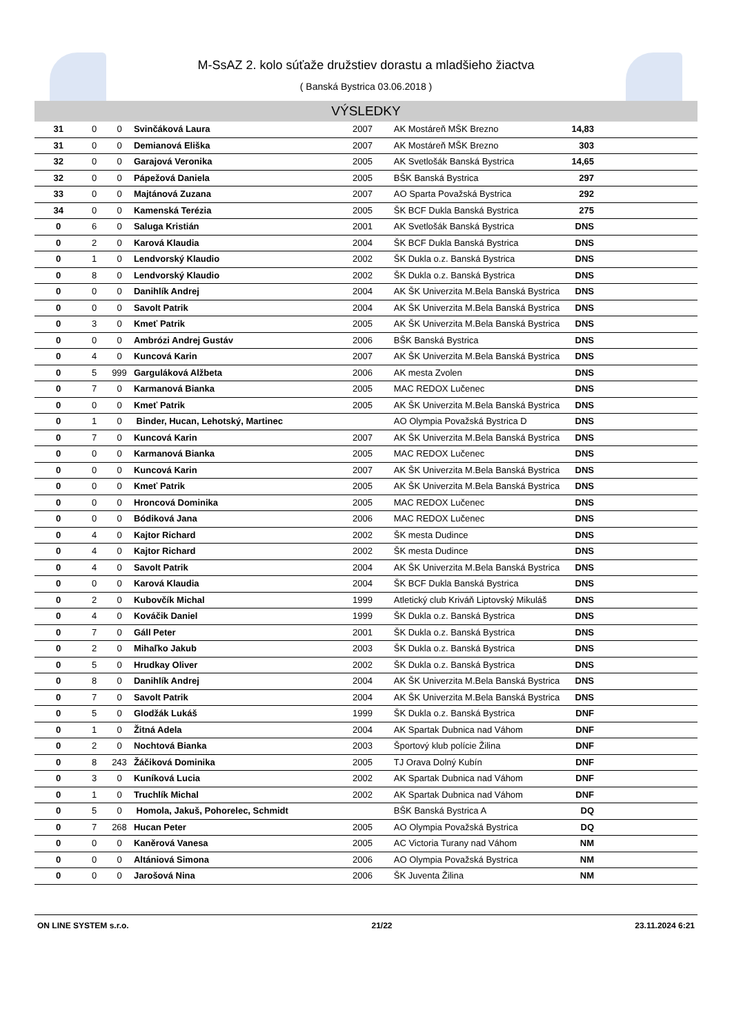M-SsAZ 2. kolo súťaže družstiev dorastu a mladšieho žiactva
( Banská Bystrica 03.06.2018 )
VÝSLEDKY
| 31 | 0 | 0 | Svinčáková Laura | 2007 | AK Mostáreň MŠK Brezno | 14,83 |
| 31 | 0 | 0 | Demianová Eliška | 2007 | AK Mostáreň MŠK Brezno | 303 |
| 32 | 0 | 0 | Garajová Veronika | 2005 | AK Svetlošák Banská Bystrica | 14,65 |
| 32 | 0 | 0 | Pápežová Daniela | 2005 | BŠK Banská Bystrica | 297 |
| 33 | 0 | 0 | Majtánová Zuzana | 2007 | AO Sparta Považská Bystrica | 292 |
| 34 | 0 | 0 | Kamenská Terézia | 2005 | ŠK BCF Dukla Banská Bystrica | 275 |
| 0 | 6 | 0 | Saluga Kristián | 2001 | AK Svetlošák Banská Bystrica | DNS |
| 0 | 2 | 0 | Karová Klaudia | 2004 | ŠK BCF Dukla Banská Bystrica | DNS |
| 0 | 1 | 0 | Lendvorský Klaudio | 2002 | ŠK Dukla o.z. Banská Bystrica | DNS |
| 0 | 8 | 0 | Lendvorský Klaudio | 2002 | ŠK Dukla o.z. Banská Bystrica | DNS |
| 0 | 0 | 0 | Danihlík Andrej | 2004 | AK ŠK Univerzita M.Bela Banská Bystrica | DNS |
| 0 | 0 | 0 | Savolt Patrik | 2004 | AK ŠK Univerzita M.Bela Banská Bystrica | DNS |
| 0 | 3 | 0 | Kmeť Patrik | 2005 | AK ŠK Univerzita M.Bela Banská Bystrica | DNS |
| 0 | 0 | 0 | Ambrózi Andrej Gustáv | 2006 | BŠK Banská Bystrica | DNS |
| 0 | 4 | 0 | Kuncová Karin | 2007 | AK ŠK Univerzita M.Bela Banská Bystrica | DNS |
| 0 | 5 | 999 | Garguláková Alžbeta | 2006 | AK mesta Zvolen | DNS |
| 0 | 7 | 0 | Karmanová Bianka | 2005 | MAC REDOX Lučenec | DNS |
| 0 | 0 | 0 | Kmeť Patrik | 2005 | AK ŠK Univerzita M.Bela Banská Bystrica | DNS |
| 0 | 1 | 0 | Binder, Hucan, Lehotský, Martinec | | AO Olympia Považská Bystrica D | DNS |
| 0 | 7 | 0 | Kuncová Karin | 2007 | AK ŠK Univerzita M.Bela Banská Bystrica | DNS |
| 0 | 0 | 0 | Karmanová Bianka | 2005 | MAC REDOX Lučenec | DNS |
| 0 | 0 | 0 | Kuncová Karin | 2007 | AK ŠK Univerzita M.Bela Banská Bystrica | DNS |
| 0 | 0 | 0 | Kmeť Patrik | 2005 | AK ŠK Univerzita M.Bela Banská Bystrica | DNS |
| 0 | 0 | 0 | Hroncová Dominika | 2005 | MAC REDOX Lučenec | DNS |
| 0 | 0 | 0 | Bódiková Jana | 2006 | MAC REDOX Lučenec | DNS |
| 0 | 4 | 0 | Kajtor Richard | 2002 | ŠK mesta Dudince | DNS |
| 0 | 4 | 0 | Kajtor Richard | 2002 | ŠK mesta Dudince | DNS |
| 0 | 4 | 0 | Savolt Patrik | 2004 | AK ŠK Univerzita M.Bela Banská Bystrica | DNS |
| 0 | 0 | 0 | Karová Klaudia | 2004 | ŠK BCF Dukla Banská Bystrica | DNS |
| 0 | 2 | 0 | Kubovčík Michal | 1999 | Atletický club Kriváň Liptovský Mikuláš | DNS |
| 0 | 4 | 0 | Kováčik Daniel | 1999 | ŠK Dukla o.z. Banská Bystrica | DNS |
| 0 | 7 | 0 | Gáll Peter | 2001 | ŠK Dukla o.z. Banská Bystrica | DNS |
| 0 | 2 | 0 | Mihaľko Jakub | 2003 | ŠK Dukla o.z. Banská Bystrica | DNS |
| 0 | 5 | 0 | Hrudkay Oliver | 2002 | ŠK Dukla o.z. Banská Bystrica | DNS |
| 0 | 8 | 0 | Danihlík Andrej | 2004 | AK ŠK Univerzita M.Bela Banská Bystrica | DNS |
| 0 | 7 | 0 | Savolt Patrik | 2004 | AK ŠK Univerzita M.Bela Banská Bystrica | DNS |
| 0 | 5 | 0 | Glodžák Lukáš | 1999 | ŠK Dukla o.z. Banská Bystrica | DNF |
| 0 | 1 | 0 | Žitná Adela | 2004 | AK Spartak Dubnica nad Váhom | DNF |
| 0 | 2 | 0 | Nochtová Bianka | 2003 | Športový klub polície Žilina | DNF |
| 0 | 8 | 243 | Žáčiková Dominika | 2005 | TJ Orava Dolný Kubín | DNF |
| 0 | 3 | 0 | Kuníková Lucia | 2002 | AK Spartak Dubnica nad Váhom | DNF |
| 0 | 1 | 0 | Truchlík Michal | 2002 | AK Spartak Dubnica nad Váhom | DNF |
| 0 | 5 | 0 | Homola, Jakuš, Pohorelec, Schmidt | | BŠK Banská Bystrica A | DQ |
| 0 | 7 | 268 | Hucan Peter | 2005 | AO Olympia Považská Bystrica | DQ |
| 0 | 0 | 0 | Kaněrová Vanesa | 2005 | AC Victoria Turany nad Váhom | NM |
| 0 | 0 | 0 | Altániová Simona | 2006 | AO Olympia Považská Bystrica | NM |
| 0 | 0 | 0 | Jarošová Nina | 2006 | ŠK Juventa Žilina | NM |
ON LINE SYSTEM s.r.o. 21/22 23.11.2024 6:21